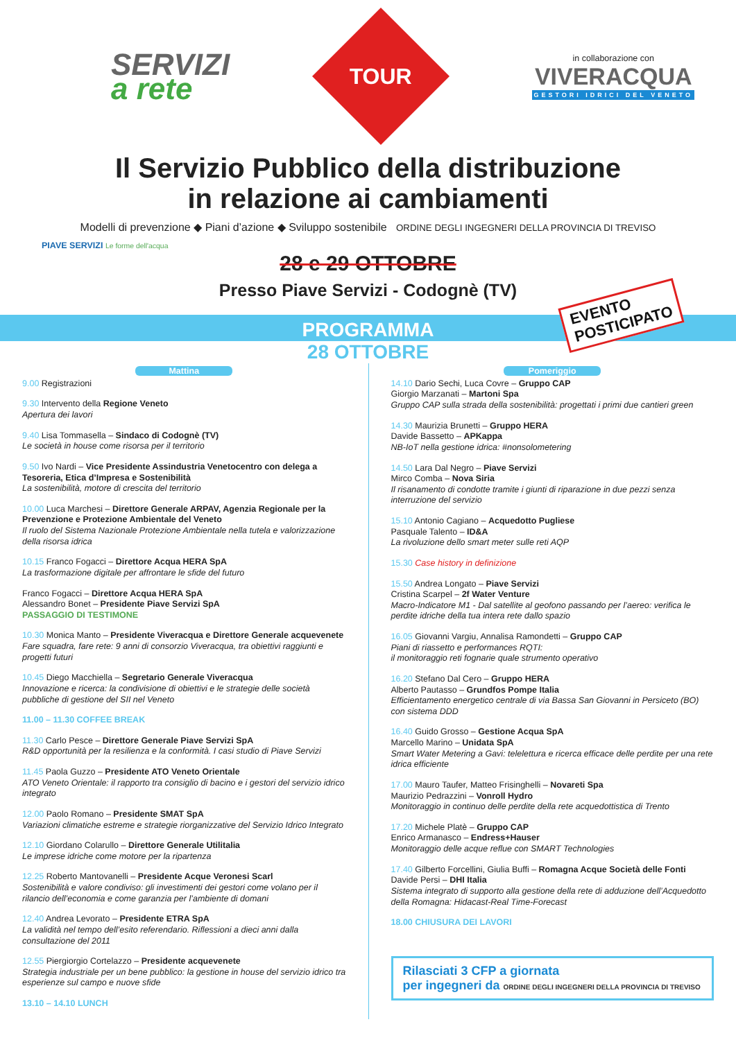SERVIZI
a rete
TOUR
in collaborazione con
VIVERACQUA
GESTORI IDRICI DEL VENETO
Il Servizio Pubblico della distribuzione
in relazione ai cambiamenti
Modelli di prevenzione ◆ Piani d’azione ◆ Sviluppo sostenibile ORDINE DEGLI INGEGNERI DELLA PROVINCIA DI TREVISO
PIAVE SERVIZI Le forme dell'acqua
28 e 29 OTTOBRE
Presso Piave Servizi - Codognè (TV)
PROGRAMMA
EVENTO
POSTICIPATO
28 OTTOBRE
Mattina
9.00 Registrazioni
9.30 Intervento della Regione Veneto
Apertura dei lavori
9.40 Lisa Tommasella – Sindaco di Codognè (TV)
Le società in house come risorsa per il territorio
9.50 Ivo Nardi – Vice Presidente Assindustria Venetocentro con delega a Tesoreria, Etica d’Impresa e Sostenibilità
La sostenibilità, motore di crescita del territorio
10.00 Luca Marchesi – Direttore Generale ARPAV, Agenzia Regionale per la Prevenzione e Protezione Ambientale del Veneto
Il ruolo del Sistema Nazionale Protezione Ambientale nella tutela e valorizzazione della risorsa idrica
10.15 Franco Fogacci – Direttore Acqua HERA SpA
La trasformazione digitale per affrontare le sfide del futuro
Franco Fogacci – Direttore Acqua HERA SpA
Alessandro Bonet – Presidente Piave Servizi SpA
PASSAGGIO DI TESTIMONE
10.30 Monica Manto – Presidente Viveracqua e Direttore Generale acquevenete
Fare squadra, fare rete: 9 anni di consorzio Viveracqua, tra obiettivi raggiunti e progetti futuri
10.45 Diego Macchiella – Segretario Generale Viveracqua
Innovazione e ricerca: la condivisione di obiettivi e le strategie delle società pubbliche di gestione del SII nel Veneto
11.00 – 11.30 COFFEE BREAK
11.30 Carlo Pesce – Direttore Generale Piave Servizi SpA
R&D opportunità per la resilienza e la conformità. I casi studio di Piave Servizi
11.45 Paola Guzzo – Presidente ATO Veneto Orientale
ATO Veneto Orientale: il rapporto tra consiglio di bacino e i gestori del servizio idrico integrato
12.00 Paolo Romano – Presidente SMAT SpA
Variazioni climatiche estreme e strategie riorganizzative del Servizio Idrico Integrato
12.10 Giordano Colarullo – Direttore Generale Utilitalia
Le imprese idriche come motore per la ripartenza
12.25 Roberto Mantovanelli – Presidente Acque Veronesi Scarl
Sostenibilità e valore condiviso: gli investimenti dei gestori come volano per il rilancio dell’economia e come garanzia per l’ambiente di domani
12.40 Andrea Levorato – Presidente ETRA SpA
La validità nel tempo dell’esito referendario. Riflessioni a dieci anni dalla consultazione del 2011
12.55 Piergiorgio Cortelazzo – Presidente acquevenete
Strategia industriale per un bene pubblico: la gestione in house del servizio idrico tra esperienze sul campo e nuove sfide
13.10 – 14.10 LUNCH
Pomeriggio
14.10 Dario Sechi, Luca Covre – Gruppo CAP
Giorgio Marzanati – Martoni Spa
Gruppo CAP sulla strada della sostenibilità: progettati i primi due cantieri green
14.30 Maurizia Brunetti – Gruppo HERA
Davide Bassetto – APKappa
NB-IoT nella gestione idrica: #nonsolometering
14.50 Lara Dal Negro – Piave Servizi
Mirco Comba – Nova Siria
Il risanamento di condotte tramite i giunti di riparazione in due pezzi senza interruzione del servizio
15.10 Antonio Cagiano – Acquedotto Pugliese
Pasquale Talento – ID&A
La rivoluzione dello smart meter sulle reti AQP
15.30 Case history in definizione
15.50 Andrea Longato – Piave Servizi
Cristina Scarpel – 2f Water Venture
Macro-Indicatore M1 - Dal satellite al geofono passando per l’aereo: verifica le perdite idriche della tua intera rete dallo spazio
16.05 Giovanni Vargiu, Annalisa Ramondetti – Gruppo CAP
Piani di riassetto e performances RQTI:
il monitoraggio reti fognarie quale strumento operativo
16.20 Stefano Dal Cero – Gruppo HERA
Alberto Pautasso – Grundfos Pompe Italia
Efficientamento energetico centrale di via Bassa San Giovanni in Persiceto (BO) con sistema DDD
16.40 Guido Grosso – Gestione Acqua SpA
Marcello Marino – Unidata SpA
Smart Water Metering a Gavi: telelettura e ricerca efficace delle perdite per una rete idrica efficiente
17.00 Mauro Taufer, Matteo Frisinghelli – Novareti Spa
Maurizio Pedrazzini – Vonroll Hydro
Monitoraggio in continuo delle perdite della rete acquedottistica di Trento
17.20 Michele Platè – Gruppo CAP
Enrico Armanasco – Endress+Hauser
Monitoraggio delle acque reflue con SMART Technologies
17.40 Gilberto Forcellini, Giulia Buffi – Romagna Acque Società delle Fonti
Davide Persi – DHI Italia
Sistema integrato di supporto alla gestione della rete di adduzione dell’Acquedotto della Romagna: Hidacast-Real Time-Forecast
18.00 CHIUSURA DEI LAVORI
Rilasciati 3 CFP a giornata
per ingegneri da ORDINE DEGLI INGEGNERI DELLA PROVINCIA DI TREVISO